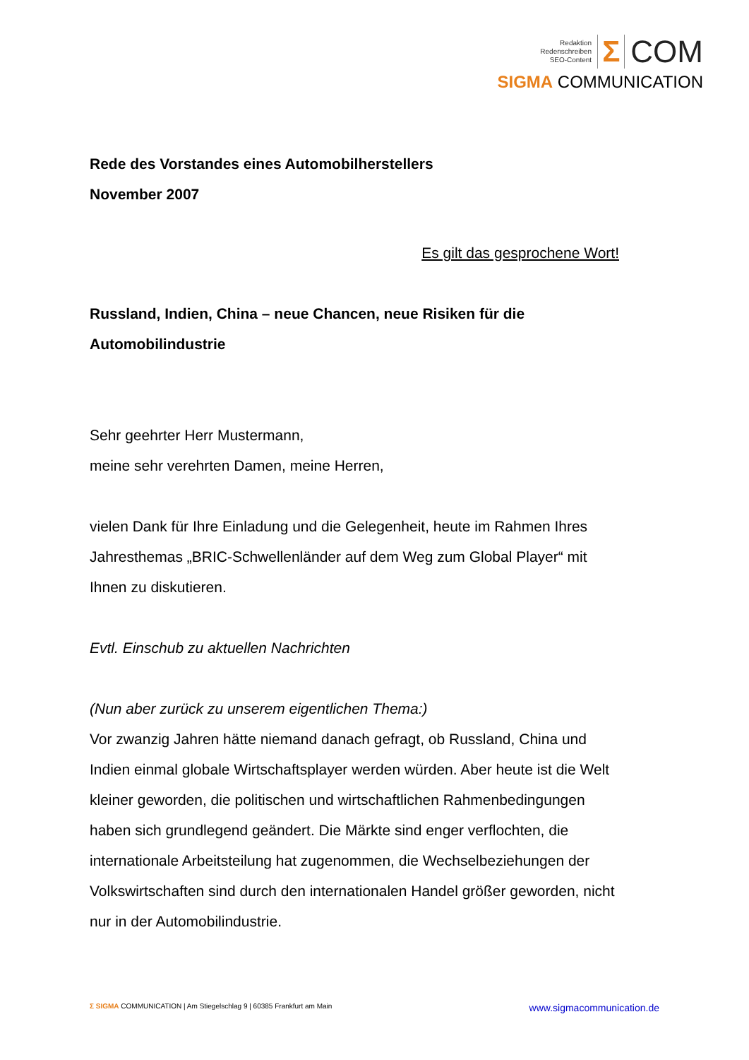Redaktion
Redenschreiben
SEO-Content
Σ COM
SIGMA COMMUNICATION
Rede des Vorstandes eines Automobilherstellers
November 2007
Es gilt das gesprochene Wort!
Russland, Indien, China – neue Chancen, neue Risiken für die Automobilindustrie
Sehr geehrter Herr Mustermann,
meine sehr verehrten Damen, meine Herren,
vielen Dank für Ihre Einladung und die Gelegenheit, heute im Rahmen Ihres Jahresthemas „BRIC-Schwellenländer auf dem Weg zum Global Player“ mit Ihnen zu diskutieren.
Evtl. Einschub zu aktuellen Nachrichten
(Nun aber zurück zu unserem eigentlichen Thema:)
Vor zwanzig Jahren hätte niemand danach gefragt, ob Russland, China und Indien einmal globale Wirtschaftsplayer werden würden. Aber heute ist die Welt kleiner geworden, die politischen und wirtschaftlichen Rahmenbedingungen haben sich grundlegend geändert. Die Märkte sind enger verflochten, die internationale Arbeitsteilung hat zugenommen, die Wechselbeziehungen der Volkswirtschaften sind durch den internationalen Handel größer geworden, nicht nur in der Automobilindustrie.
Σ SIGMA COMMUNICATION | Am Stiegelschlag 9 | 60385 Frankfurt am Main www.sigmacommunication.de